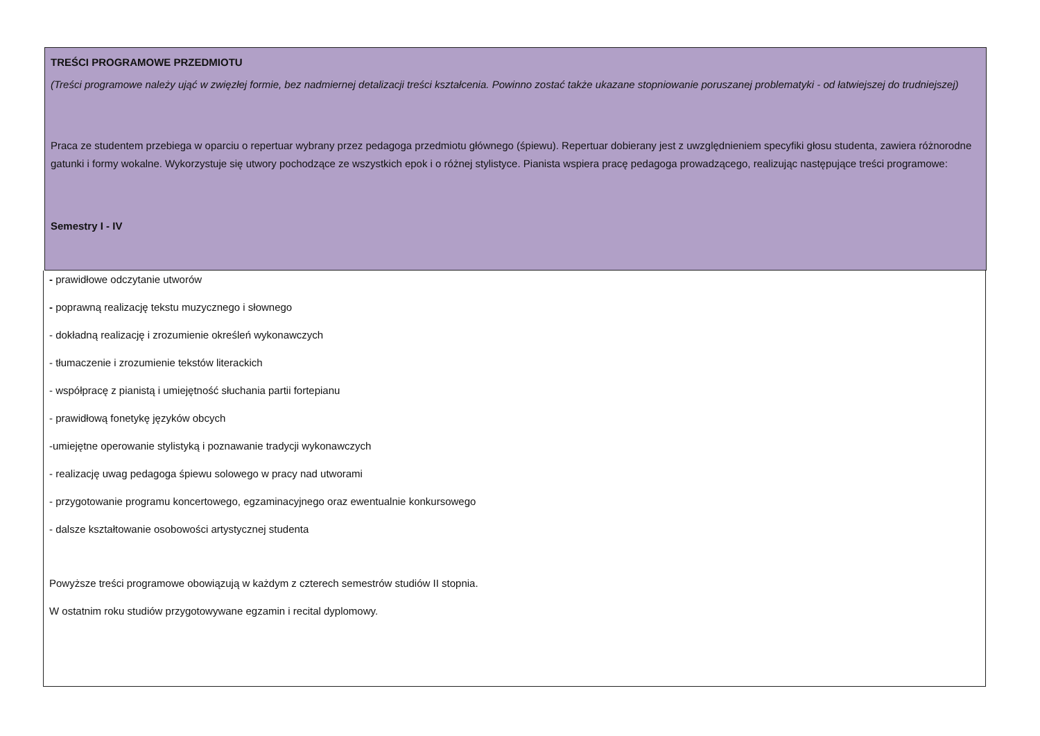TREŚCI PROGRAMOWE PRZEDMIOTU
(Treści programowe należy ująć w zwięzłej formie, bez nadmiernej detalizacji treści kształcenia. Powinno zostać także ukazane stopniowanie poruszanej problematyki - od łatwiejszej do trudniejszej)
Praca ze studentem przebiega w oparciu o repertuar wybrany przez pedagoga przedmiotu głównego (śpiewu). Repertuar dobierany jest z uwzględnieniem specyfiki głosu studenta, zawiera różnorodne gatunki i formy wokalne. Wykorzystuje się utwory pochodzące ze wszystkich epok i o różnej stylistyce. Pianista wspiera pracę pedagoga prowadzącego, realizując następujące treści programowe:
Semestry I - IV
- prawidłowe odczytanie utworów
- poprawną realizację tekstu muzycznego i słownego
- dokładną realizację i zrozumienie określeń wykonawczych
- tłumaczenie i zrozumienie tekstów literackich
- współpracę z pianistą i umiejętność słuchania partii fortepianu
- prawidłową fonetykę języków obcych
-umiejętne operowanie stylistyką i poznawanie tradycji wykonawczych
- realizację uwag pedagoga śpiewu solowego w pracy nad utworami
- przygotowanie programu koncertowego, egzaminacyjnego oraz ewentualnie konkursowego
- dalsze kształtowanie osobowości artystycznej studenta
Powyższe treści programowe obowiązują w każdym z czterech semestrów studiów II stopnia.
W ostatnim roku studiów przygotowywane egzamin i recital dyplomowy.